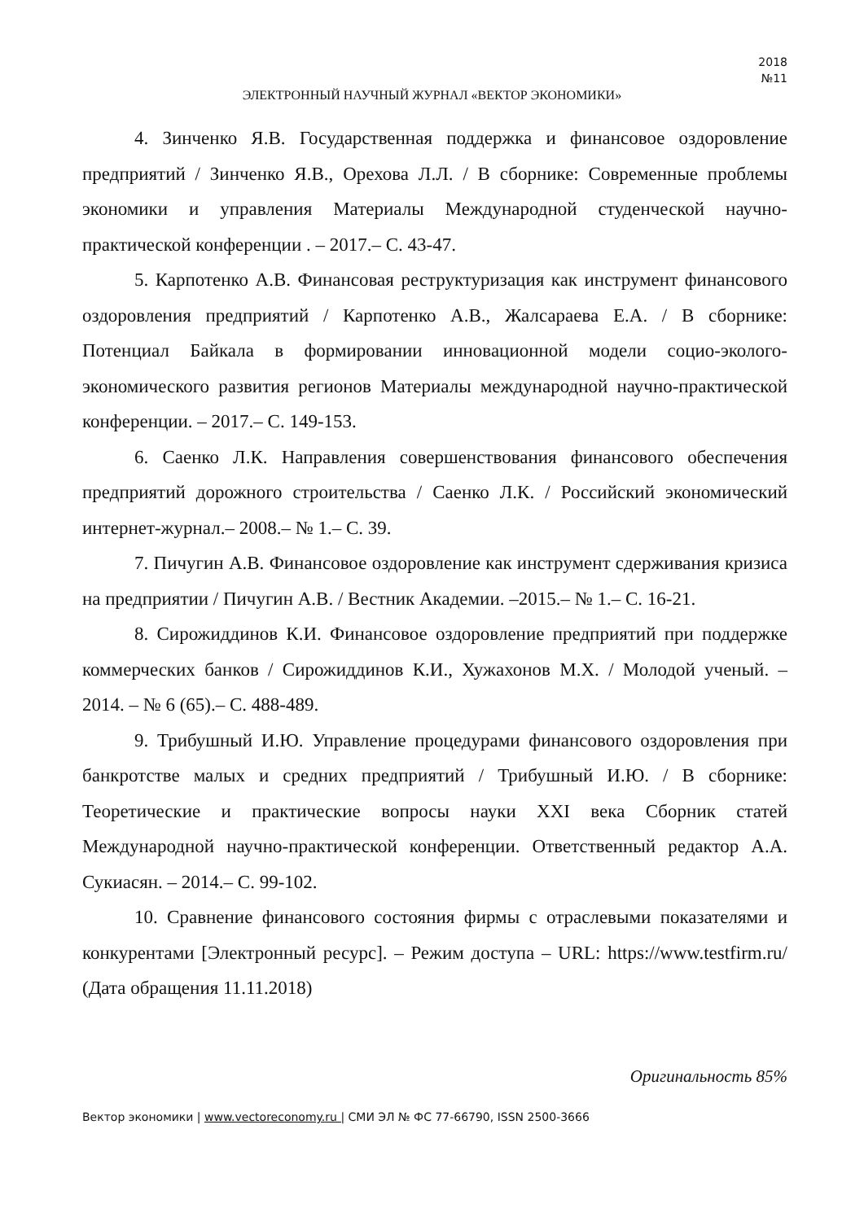2018
№11
ЭЛЕКТРОННЫЙ НАУЧНЫЙ ЖУРНАЛ «ВЕКТОР ЭКОНОМИКИ»
4. Зинченко Я.В. Государственная поддержка и финансовое оздоровление предприятий / Зинченко Я.В., Орехова Л.Л. / В сборнике: Современные проблемы экономики и управления Материалы Международной студенческой научно-практической конференции . – 2017.– С. 43-47.
5. Карпотенко А.В. Финансовая реструктуризация как инструмент финансового оздоровления предприятий / Карпотенко А.В., Жалсараева Е.А. / В сборнике: Потенциал Байкала в формировании инновационной модели социо-эколого-экономического развития регионов Материалы международной научно-практической конференции. – 2017.– С. 149-153.
6. Саенко Л.К. Направления совершенствования финансового обеспечения предприятий дорожного строительства / Саенко Л.К. / Российский экономический интернет-журнал.– 2008.– № 1.– С. 39.
7. Пичугин А.В. Финансовое оздоровление как инструмент сдерживания кризиса на предприятии / Пичугин А.В. / Вестник Академии. –2015.– № 1.– С. 16-21.
8. Сирожиддинов К.И. Финансовое оздоровление предприятий при поддержке коммерческих банков / Сирожиддинов К.И., Хужахонов М.Х. / Молодой ученый. – 2014. – № 6 (65).– С. 488-489.
9. Трибушный И.Ю. Управление процедурами финансового оздоровления при банкротстве малых и средних предприятий / Трибушный И.Ю. / В сборнике: Теоретические и практические вопросы науки XXI века Сборник статей Международной научно-практической конференции. Ответственный редактор А.А. Сукиасян. – 2014.– С. 99-102.
10. Сравнение финансового состояния фирмы с отраслевыми показателями и конкурентами [Электронный ресурс]. – Режим доступа – URL: https://www.testfirm.ru/ (Дата обращения 11.11.2018)
Оригинальность 85%
Вектор экономики | www.vectoreconomy.ru | СМИ ЭЛ № ФС 77-66790, ISSN 2500-3666